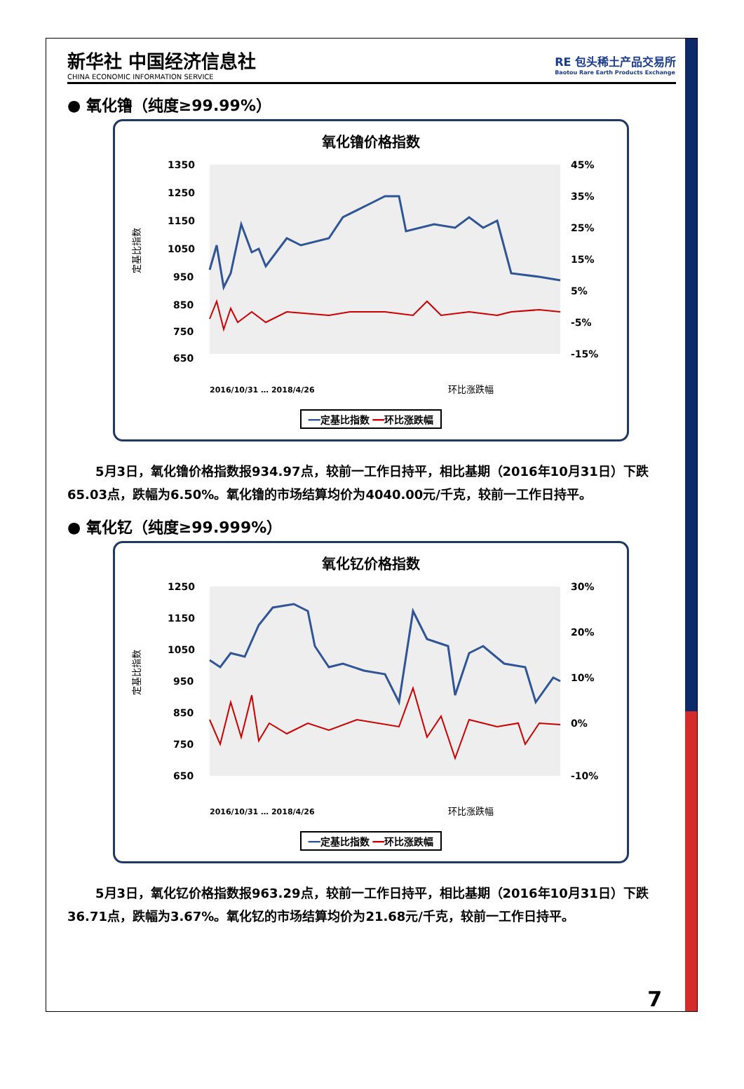新华社 中国经济信息社
CHINA ECONOMIC INFORMATION SERVICE
RE 包头稀土产品交易所
Baotou Rare Earth Products Exchange
● 氧化镥（纯度≥99.99%）
氧化镥价格指数
定基比指数
1350
1250
1150
1050
950
850
750
650
45%
35%
25%
15%
5%
-5%
-15%
环比涨跌幅
2016/10/31 … 2018/4/26
━━定基比指数 ━━环比涨跌幅
5月3日，氧化镥价格指数报934.97点，较前一工作日持平，相比基期（2016年10月31日）下跌65.03点，跌幅为6.50%。氧化镥的市场结算均价为4040.00元/千克，较前一工作日持平。
● 氧化钇（纯度≥99.999%）
氧化钇价格指数
定基比指数
1250
1150
1050
950
850
750
650
30%
20%
10%
0%
-10%
环比涨跌幅
2016/10/31 … 2018/4/26
━━定基比指数 ━━环比涨跌幅
5月3日，氧化钇价格指数报963.29点，较前一工作日持平，相比基期（2016年10月31日）下跌36.71点，跌幅为3.67%。氧化钇的市场结算均价为21.68元/千克，较前一工作日持平。
7